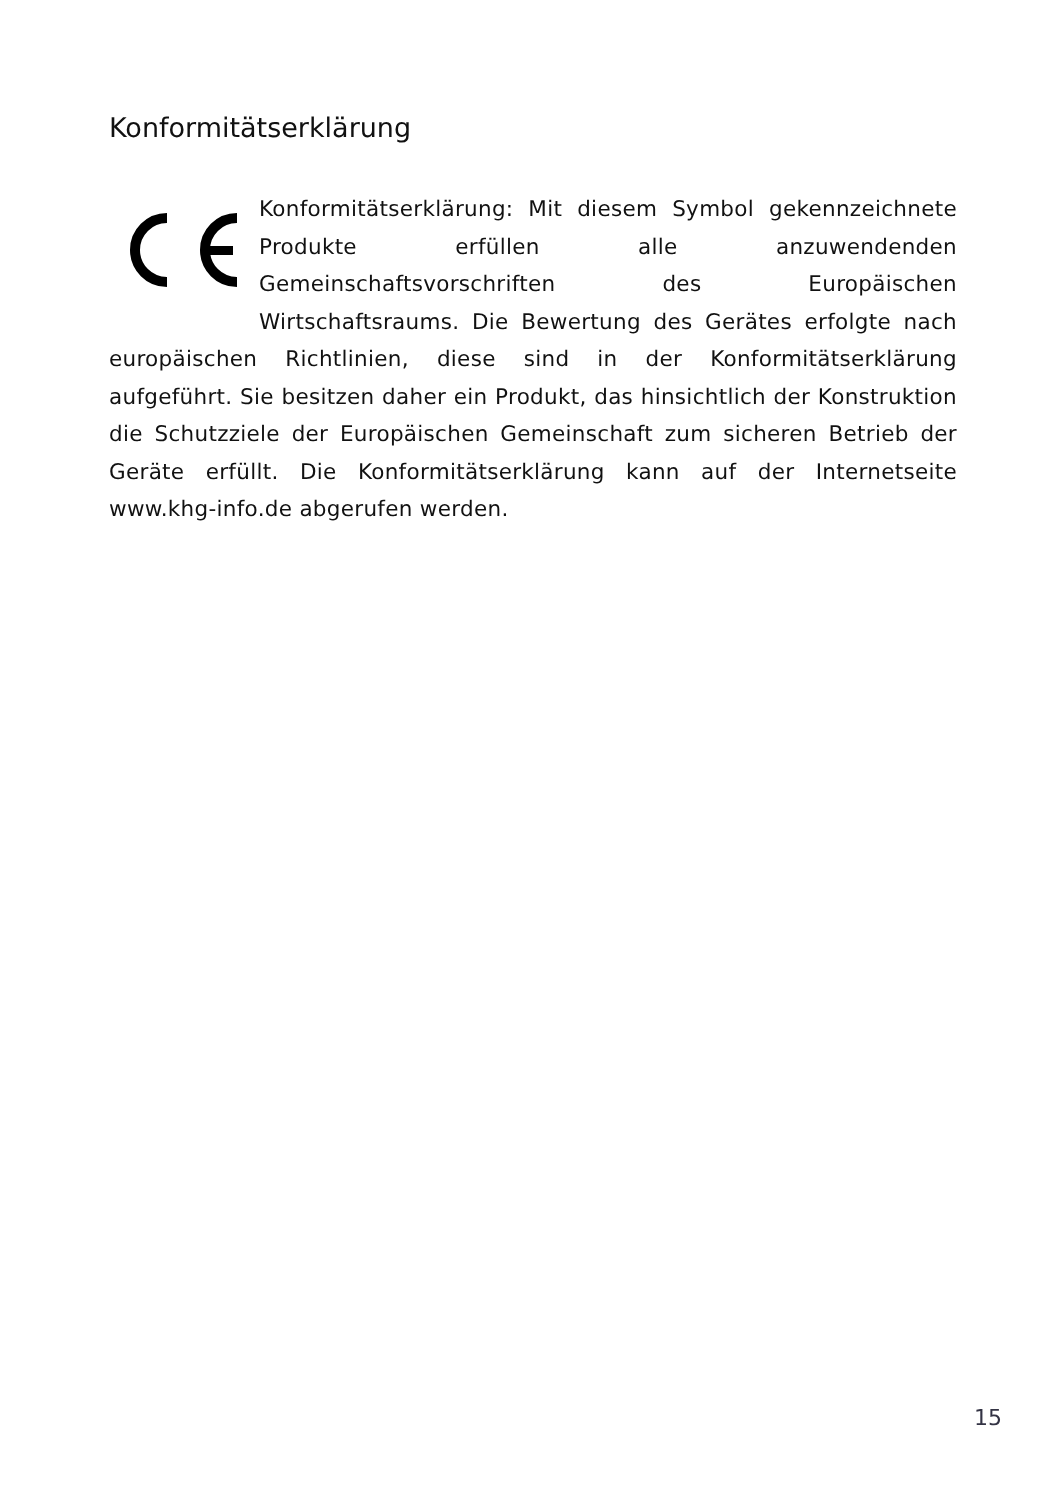Konformitätserklärung
Konformitätserklärung: Mit diesem Symbol gekennzeichnete Produkte erfüllen alle anzuwendenden Gemeinschaftsvorschriften des Europäischen Wirtschaftsraums. Die Bewertung des Gerätes erfolgte nach europäischen Richtlinien, diese sind in der Konformitätserklärung aufgeführt. Sie besitzen daher ein Produkt, das hinsichtlich der Konstruktion die Schutzziele der Europäischen Gemeinschaft zum sicheren Betrieb der Geräte erfüllt. Die Konformitätserklärung kann auf der Internetseite www.khg-info.de abgerufen werden.
15